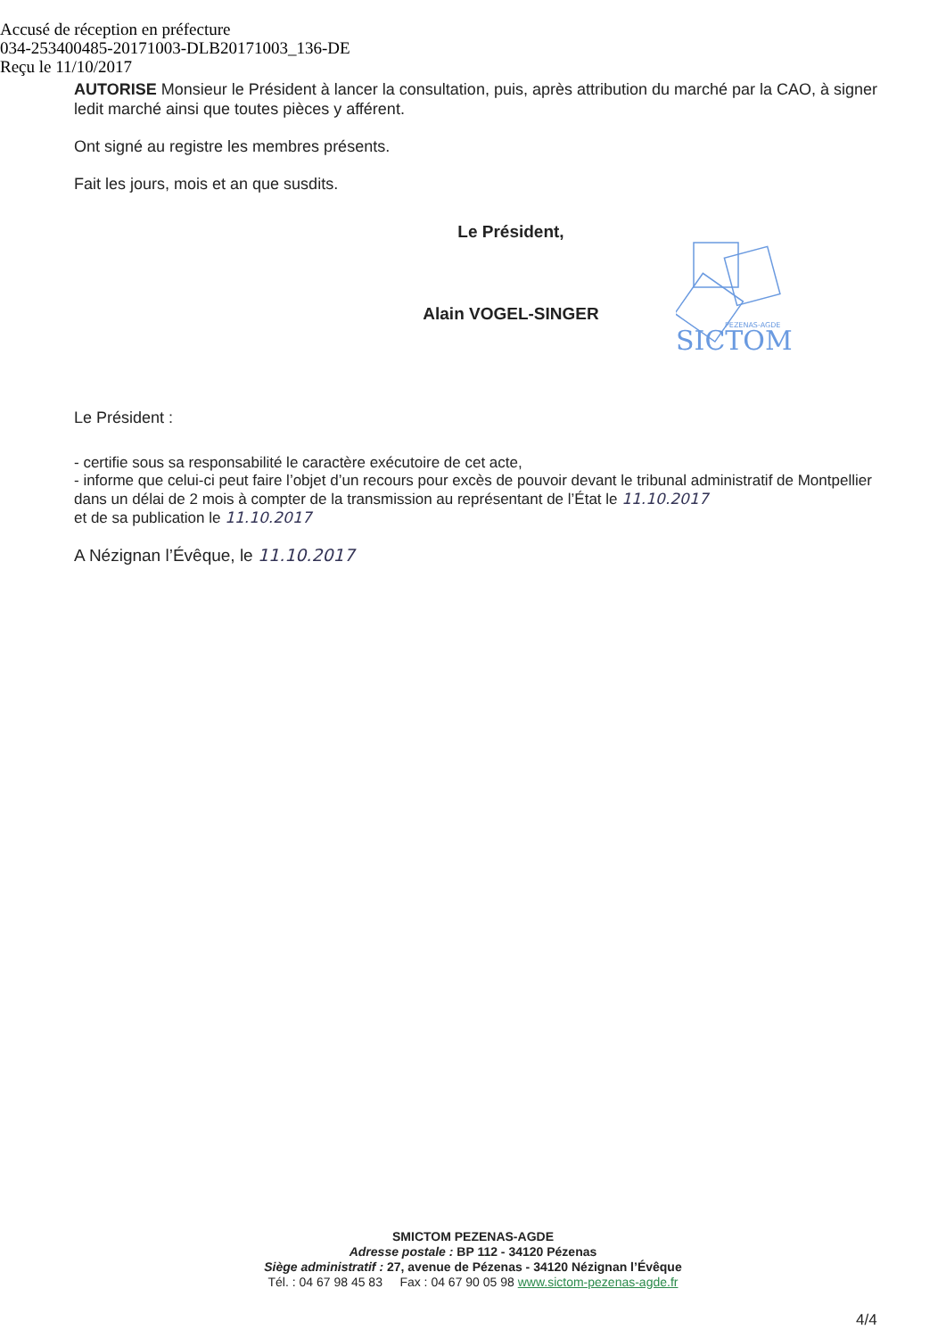Accusé de réception en préfecture
034-253400485-20171003-DLB20171003_136-DE
Reçu le 11/10/2017
AUTORISE Monsieur le Président à lancer la consultation, puis, après attribution du marché par la CAO, à signer ledit marché ainsi que toutes pièces y afférent.
Ont signé au registre les membres présents.
Fait les jours, mois et an que susdits.
Le Président,
Alain VOGEL-SINGER
PEZENAS-AGDE
SICTOM
Le Président :
- certifie sous sa responsabilité le caractère exécutoire de cet acte,
- informe que celui-ci peut faire l’objet d’un recours pour excès de pouvoir devant le tribunal administratif de Montpellier dans un délai de 2 mois à compter de la transmission au représentant de l’État le 11.10.2017
et de sa publication le 11.10.2017
A Nézignan l’Évêque, le 11.10.2017
SMICTOM PEZENAS-AGDE
Adresse postale : BP 112 - 34120 Pézenas
Siège administratif : 27, avenue de Pézenas - 34120 Nézignan l’Évêque
Tél. : 04 67 98 45 83 Fax : 04 67 90 05 98 www.sictom-pezenas-agde.fr
4/4